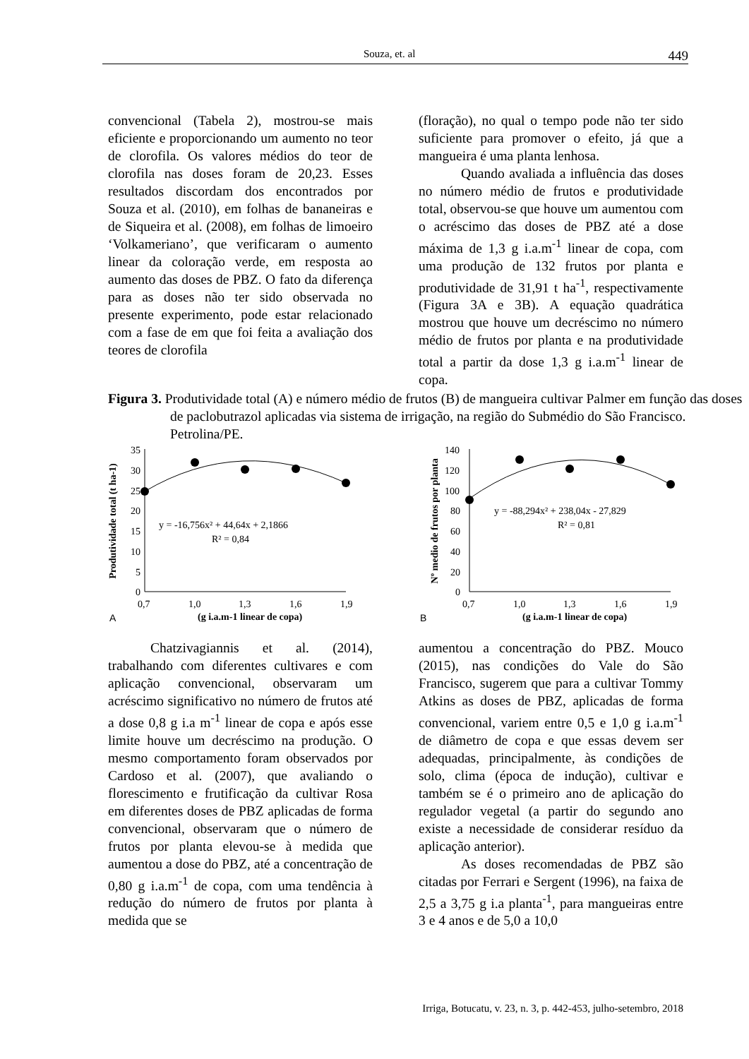Souza, et. al 449
convencional (Tabela 2), mostrou-se mais eficiente e proporcionando um aumento no teor de clorofila. Os valores médios do teor de clorofila nas doses foram de 20,23. Esses resultados discordam dos encontrados por Souza et al. (2010), em folhas de bananeiras e de Siqueira et al. (2008), em folhas de limoeiro ‘Volkameriano’, que verificaram o aumento linear da coloração verde, em resposta ao aumento das doses de PBZ. O fato da diferença para as doses não ter sido observada no presente experimento, pode estar relacionado com a fase de em que foi feita a avaliação dos teores de clorofila
(floração), no qual o tempo pode não ter sido suficiente para promover o efeito, já que a mangueira é uma planta lenhosa.
Quando avaliada a influência das doses no número médio de frutos e produtividade total, observou-se que houve um aumentou com o acréscimo das doses de PBZ até a dose máxima de 1,3 g i.a.m<sup>-1</sup> linear de copa, com uma produção de 132 frutos por planta e produtividade de 31,91 t ha<sup>-1</sup>, respectivamente (Figura 3A e 3B). A equação quadrática mostrou que houve um decréscimo no número médio de frutos por planta e na produtividade total a partir da dose 1,3 g i.a.m<sup>-1</sup> linear de copa.
Figura 3. Produtividade total (A) e número médio de frutos (B) de mangueira cultivar Palmer em função das doses de paclobutrazol aplicadas via sistema de irrigação, na região do Submédio do São Francisco. Petrolina/PE.
Produtividade total (t ha-1)
35
30
25
20
15
10
5
0
0,7
1,0
1,3
1,6
1,9
y = -16,756x² + 44,64x + 2,1866
R² = 0,84
A
(g i.a.m-1 linear de copa)
Nº medio de frutos por planta
140
120
100
80
60
40
20
0
0,7
1,0
1,3
1,6
1,9
y = -88,294x² + 238,04x - 27,829
R² = 0,81
B
(g i.a.m-1 linear de copa)
Chatzivagiannis et al. (2014), trabalhando com diferentes cultivares e com aplicação convencional, observaram um acréscimo significativo no número de frutos até a dose 0,8 g i.a m<sup>-1</sup> linear de copa e após esse limite houve um decréscimo na produção. O mesmo comportamento foram observados por Cardoso et al. (2007), que avaliando o florescimento e frutificação da cultivar Rosa em diferentes doses de PBZ aplicadas de forma convencional, observaram que o número de frutos por planta elevou-se à medida que aumentou a dose do PBZ, até a concentração de 0,80 g i.a.m<sup>-1</sup> de copa, com uma tendência à redução do número de frutos por planta à medida que se
aumentou a concentração do PBZ. Mouco (2015), nas condições do Vale do São Francisco, sugerem que para a cultivar Tommy Atkins as doses de PBZ, aplicadas de forma convencional, variem entre 0,5 e 1,0 g i.a.m<sup>-1</sup> de diâmetro de copa e que essas devem ser adequadas, principalmente, às condições de solo, clima (época de indução), cultivar e também se é o primeiro ano de aplicação do regulador vegetal (a partir do segundo ano existe a necessidade de considerar resíduo da aplicação anterior).
As doses recomendadas de PBZ são citadas por Ferrari e Sergent (1996), na faixa de 2,5 a 3,75 g i.a planta<sup>-1</sup>, para mangueiras entre 3 e 4 anos e de 5,0 a 10,0
Irriga, Botucatu, v. 23, n. 3, p. 442-453, julho-setembro, 2018